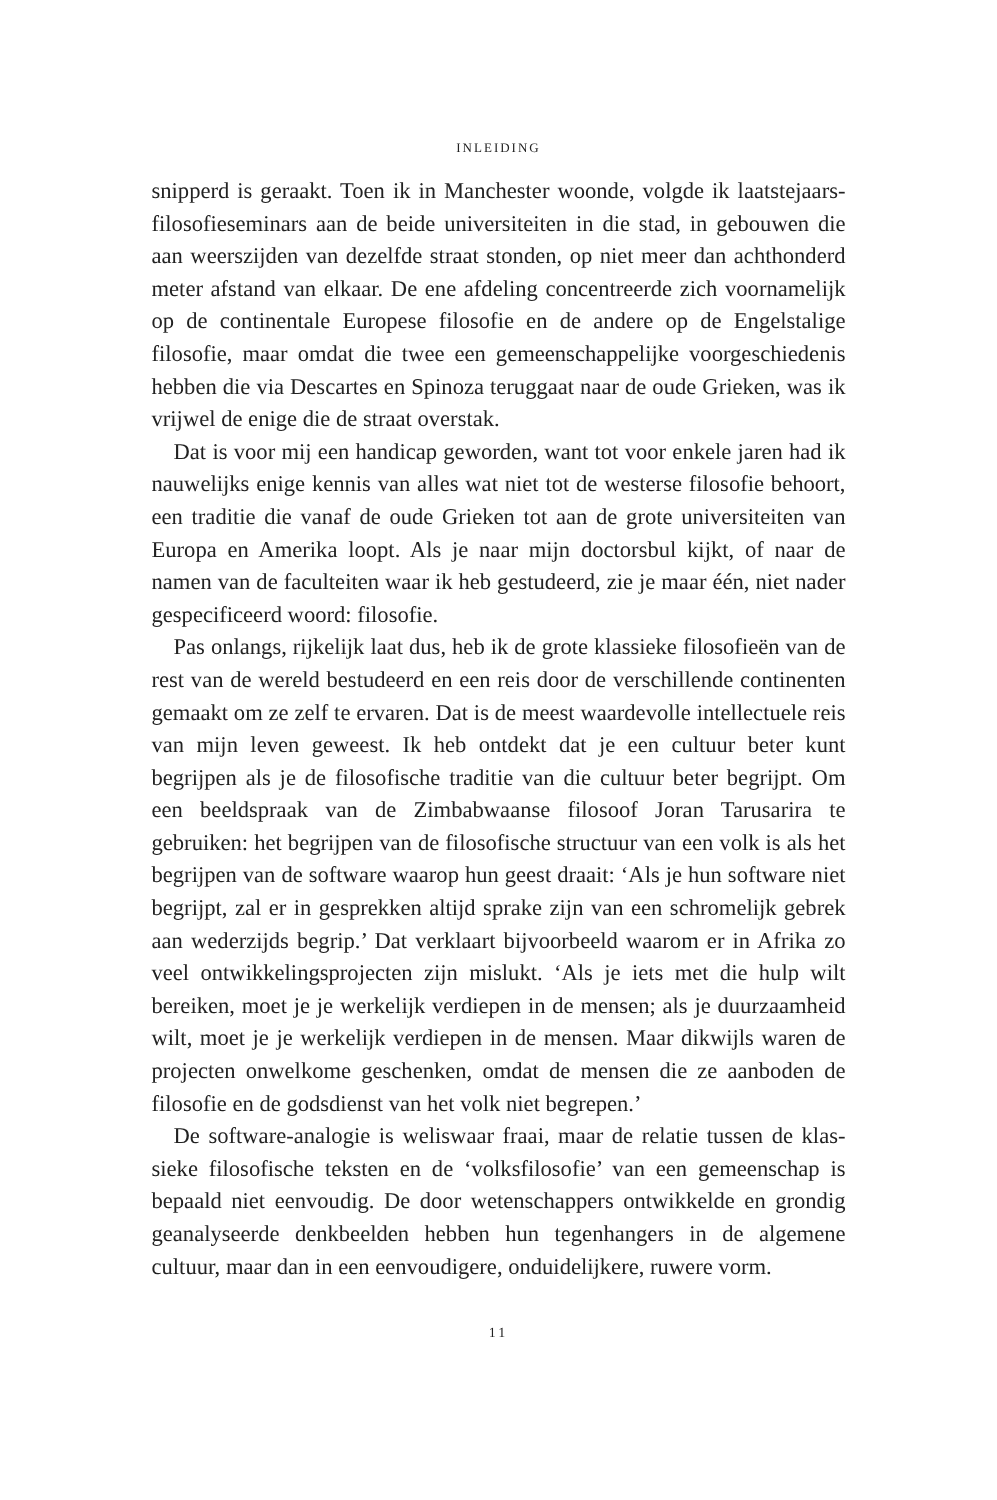INLEIDING
snipperd is geraakt. Toen ik in Manchester woonde, volgde ik laatste­jaars-filosofieseminars aan de beide universiteiten in die stad, in ge­bouwen die aan weerszijden van dezelfde straat stonden, op niet meer dan achthonderd meter afstand van elkaar. De ene afdeling concen­treerde zich voornamelijk op de continentale Europese filosofie en de andere op de Engelstalige filosofie, maar omdat die twee een gemeen­schappelijke voorgeschiedenis hebben die via Descartes en Spinoza teruggaat naar de oude Grieken, was ik vrijwel de enige die de straat overstak.
Dat is voor mij een handicap geworden, want tot voor enkele jaren had ik nauwelijks enige kennis van alles wat niet tot de westerse filoso­fie behoort, een traditie die vanaf de oude Grieken tot aan de grote uni­versiteiten van Europa en Amerika loopt. Als je naar mijn doctorsbul kijkt, of naar de namen van de faculteiten waar ik heb gestudeerd, zie je maar één, niet nader gespecificeerd woord: filosofie.
Pas onlangs, rijkelijk laat dus, heb ik de grote klassieke filosofieën van de rest van de wereld bestudeerd en een reis door de verschillende continenten gemaakt om ze zelf te ervaren. Dat is de meest waarde­volle intellectuele reis van mijn leven geweest. Ik heb ontdekt dat je een cultuur beter kunt begrijpen als je de filosofische traditie van die cultuur beter begrijpt. Om een beeldspraak van de Zimbabwaanse fi­losoof Joran Tarusarira te gebruiken: het begrijpen van de filosofische structuur van een volk is als het begrijpen van de software waarop hun geest draait: ‘Als je hun software niet begrijpt, zal er in gesprekken al­tijd sprake zijn van een schromelijk gebrek aan wederzijds begrip.’ Dat verklaart bijvoorbeeld waarom er in Afrika zo veel ontwikkelings­projecten zijn mislukt. ‘Als je iets met die hulp wilt bereiken, moet je je werkelijk verdiepen in de mensen; als je duurzaamheid wilt, moet je je werkelijk verdiepen in de mensen. Maar dikwijls waren de pro­jecten onwelkome geschenken, omdat de mensen die ze aanboden de filosofie en de godsdienst van het volk niet begrepen.’
De software-analogie is weliswaar fraai, maar de relatie tussen de klas­sieke filosofische teksten en de ‘volksfilosofie’ van een gemeenschap is bepaald niet eenvoudig. De door wetenschappers ontwikkelde en gron­dig geanalyseerde denkbeelden hebben hun tegenhangers in de algeme­ne cultuur, maar dan in een eenvoudigere, onduidelijkere, ruwere vorm.
11